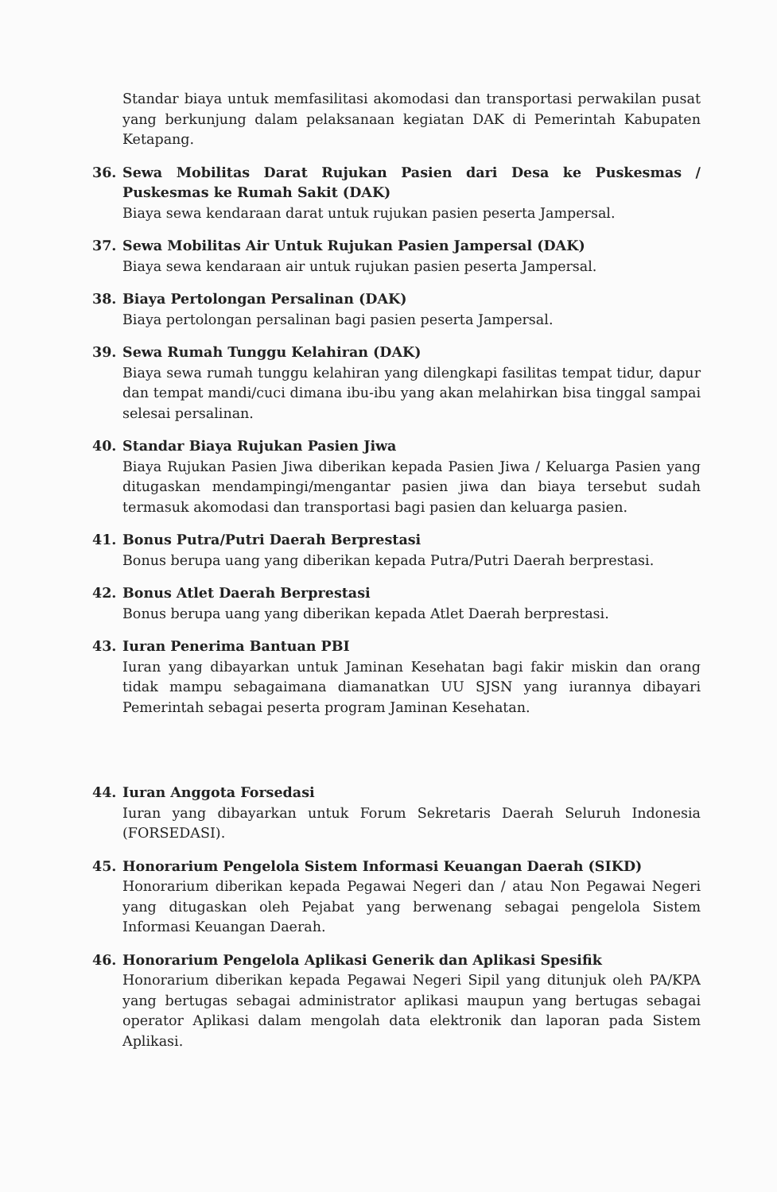Standar biaya untuk memfasilitasi akomodasi dan transportasi perwakilan pusat yang berkunjung dalam pelaksanaan kegiatan DAK di Pemerintah Kabupaten Ketapang.
36. Sewa Mobilitas Darat Rujukan Pasien dari Desa ke Puskesmas / Puskesmas ke Rumah Sakit (DAK)
Biaya sewa kendaraan darat untuk rujukan pasien peserta Jampersal.
37. Sewa Mobilitas Air Untuk Rujukan Pasien Jampersal (DAK)
Biaya sewa kendaraan air untuk rujukan pasien peserta Jampersal.
38. Biaya Pertolongan Persalinan (DAK)
Biaya pertolongan persalinan bagi pasien peserta Jampersal.
39. Sewa Rumah Tunggu Kelahiran (DAK)
Biaya sewa rumah tunggu kelahiran yang dilengkapi fasilitas tempat tidur, dapur dan tempat mandi/cuci dimana ibu-ibu yang akan melahirkan bisa tinggal sampai selesai persalinan.
40. Standar Biaya Rujukan Pasien Jiwa
Biaya Rujukan Pasien Jiwa diberikan kepada Pasien Jiwa / Keluarga Pasien yang ditugaskan mendampingi/mengantar pasien jiwa dan biaya tersebut sudah termasuk akomodasi dan transportasi bagi pasien dan keluarga pasien.
41. Bonus Putra/Putri Daerah Berprestasi
Bonus berupa uang yang diberikan kepada Putra/Putri Daerah berprestasi.
42. Bonus Atlet Daerah Berprestasi
Bonus berupa uang yang diberikan kepada Atlet Daerah berprestasi.
43. Iuran Penerima Bantuan PBI
Iuran yang dibayarkan untuk Jaminan Kesehatan bagi fakir miskin dan orang tidak mampu sebagaimana diamanatkan UU SJSN yang iurannya dibayari Pemerintah sebagai peserta program Jaminan Kesehatan.
44. Iuran Anggota Forsedasi
Iuran yang dibayarkan untuk Forum Sekretaris Daerah Seluruh Indonesia (FORSEDASI).
45. Honorarium Pengelola Sistem Informasi Keuangan Daerah (SIKD)
Honorarium diberikan kepada Pegawai Negeri dan / atau Non Pegawai Negeri yang ditugaskan oleh Pejabat yang berwenang sebagai pengelola Sistem Informasi Keuangan Daerah.
46. Honorarium Pengelola Aplikasi Generik dan Aplikasi Spesifik
Honorarium diberikan kepada Pegawai Negeri Sipil yang ditunjuk oleh PA/KPA yang bertugas sebagai administrator aplikasi maupun yang bertugas sebagai operator Aplikasi dalam mengolah data elektronik dan laporan pada Sistem Aplikasi.